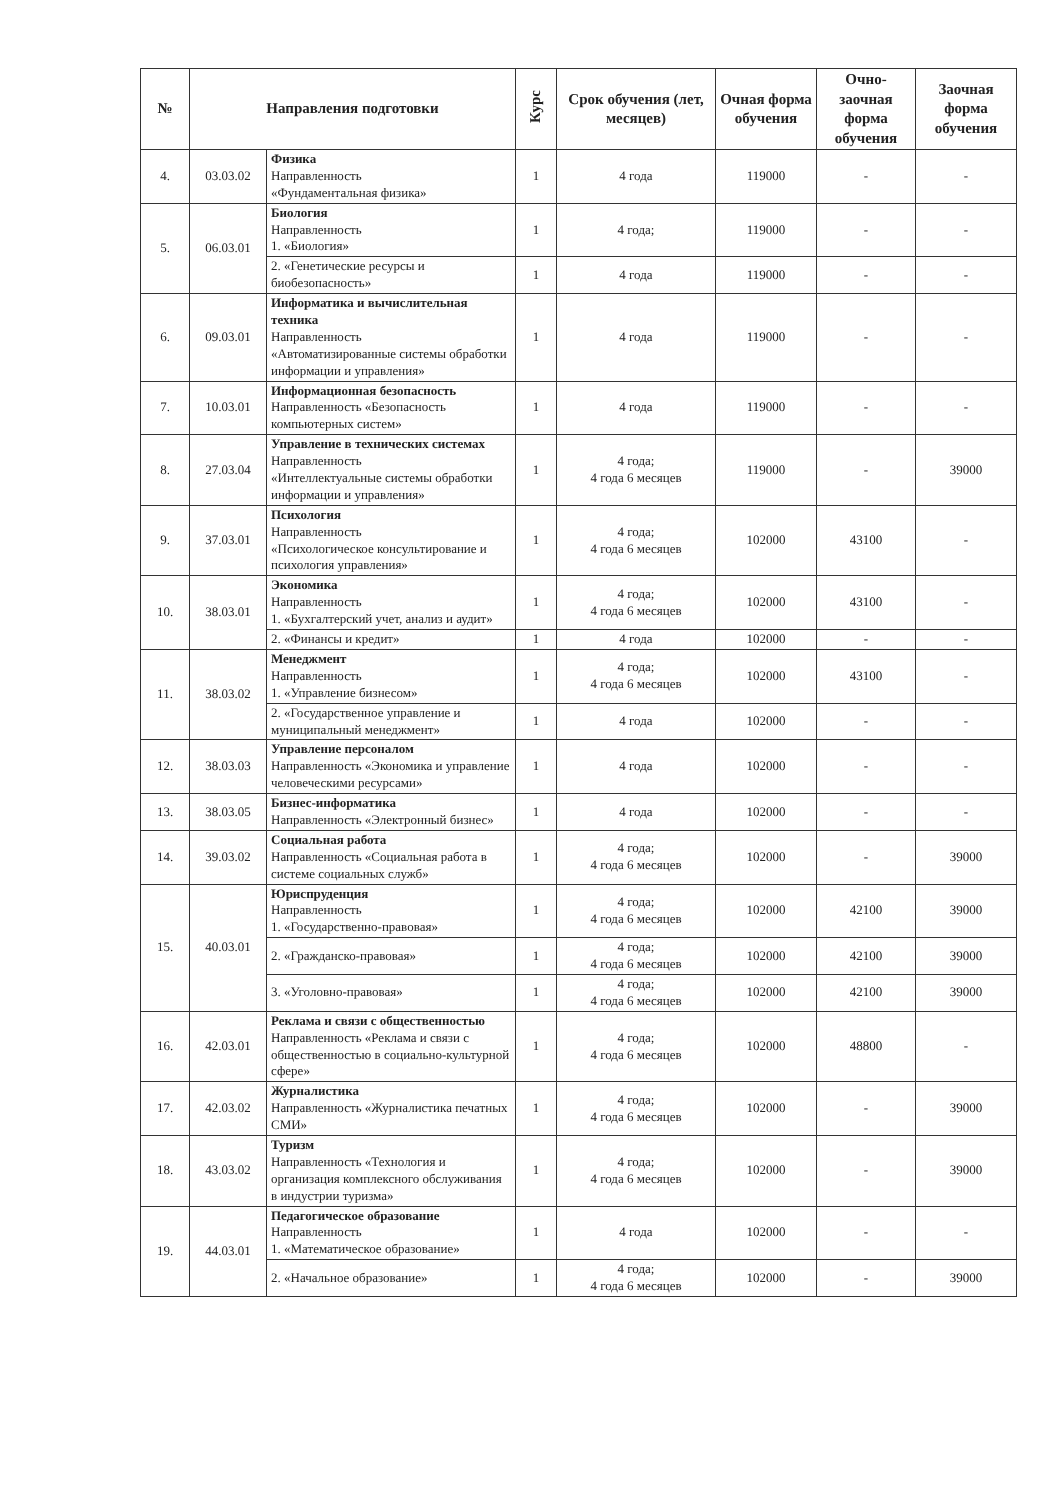| № | Направления подготовки | | Курс | Срок обучения (лет, месяцев) | Очная форма обучения | Очно-заочная форма обучения | Заочная форма обучения |
| --- | --- | --- | --- | --- | --- | --- | --- |
| 4. | 03.03.02 | Физика Направленность «Фундаментальная физика» | 1 | 4 года | 119000 | - | - |
| 5. | 06.03.01 | Биология Направленность 1. «Биология» | 1 | 4 года; | 119000 | - | - |
| | | 2. «Генетические ресурсы и биобезопасность» | 1 | 4 года | 119000 | - | - |
| 6. | 09.03.01 | Информатика и вычислительная техника Направленность «Автоматизированные системы обработки информации и управления» | 1 | 4 года | 119000 | - | - |
| 7. | 10.03.01 | Информационная безопасность Направленность «Безопасность компьютерных систем» | 1 | 4 года | 119000 | - | - |
| 8. | 27.03.04 | Управление в технических системах Направленность «Интеллектуальные системы обработки информации и управления» | 1 | 4 года; 4 года 6 месяцев | 119000 | - | 39000 |
| 9. | 37.03.01 | Психология Направленность «Психологическое консультирование и психология управления» | 1 | 4 года; 4 года 6 месяцев | 102000 | 43100 | - |
| 10. | 38.03.01 | Экономика Направленность 1. «Бухгалтерский учет, анализ и аудит» | 1 | 4 года; 4 года 6 месяцев | 102000 | 43100 | - |
| | | 2. «Финансы и кредит» | 1 | 4 года | 102000 | - | - |
| 11. | 38.03.02 | Менеджмент Направленность 1. «Управление бизнесом» | 1 | 4 года; 4 года 6 месяцев | 102000 | 43100 | - |
| | | 2. «Государственное управление и муниципальный менеджмент» | 1 | 4 года | 102000 | - | - |
| 12. | 38.03.03 | Управление персоналом Направленность «Экономика и управление человеческими ресурсами» | 1 | 4 года | 102000 | - | - |
| 13. | 38.03.05 | Бизнес-информатика Направленность «Электронный бизнес» | 1 | 4 года | 102000 | - | - |
| 14. | 39.03.02 | Социальная работа Направленность «Социальная работа в системе социальных служб» | 1 | 4 года; 4 года 6 месяцев | 102000 | - | 39000 |
| 15. | 40.03.01 | Юриспруденция Направленность 1. «Государственно-правовая» | 1 | 4 года; 4 года 6 месяцев | 102000 | 42100 | 39000 |
| | | 2. «Гражданско-правовая» | 1 | 4 года; 4 года 6 месяцев | 102000 | 42100 | 39000 |
| | | 3. «Уголовно-правовая» | 1 | 4 года; 4 года 6 месяцев | 102000 | 42100 | 39000 |
| 16. | 42.03.01 | Реклама и связи с общественностью Направленность «Реклама и связи с общественностью в социально-культурной сфере» | 1 | 4 года; 4 года 6 месяцев | 102000 | 48800 | - |
| 17. | 42.03.02 | Журналистика Направленность «Журналистика печатных СМИ» | 1 | 4 года; 4 года 6 месяцев | 102000 | - | 39000 |
| 18. | 43.03.02 | Туризм Направленность «Технология и организация комплексного обслуживания в индустрии туризма» | 1 | 4 года; 4 года 6 месяцев | 102000 | - | 39000 |
| 19. | 44.03.01 | Педагогическое образование Направленность 1. «Математическое образование» | 1 | 4 года | 102000 | - | - |
| | | 2. «Начальное образование» | 1 | 4 года; 4 года 6 месяцев | 102000 | - | 39000 |